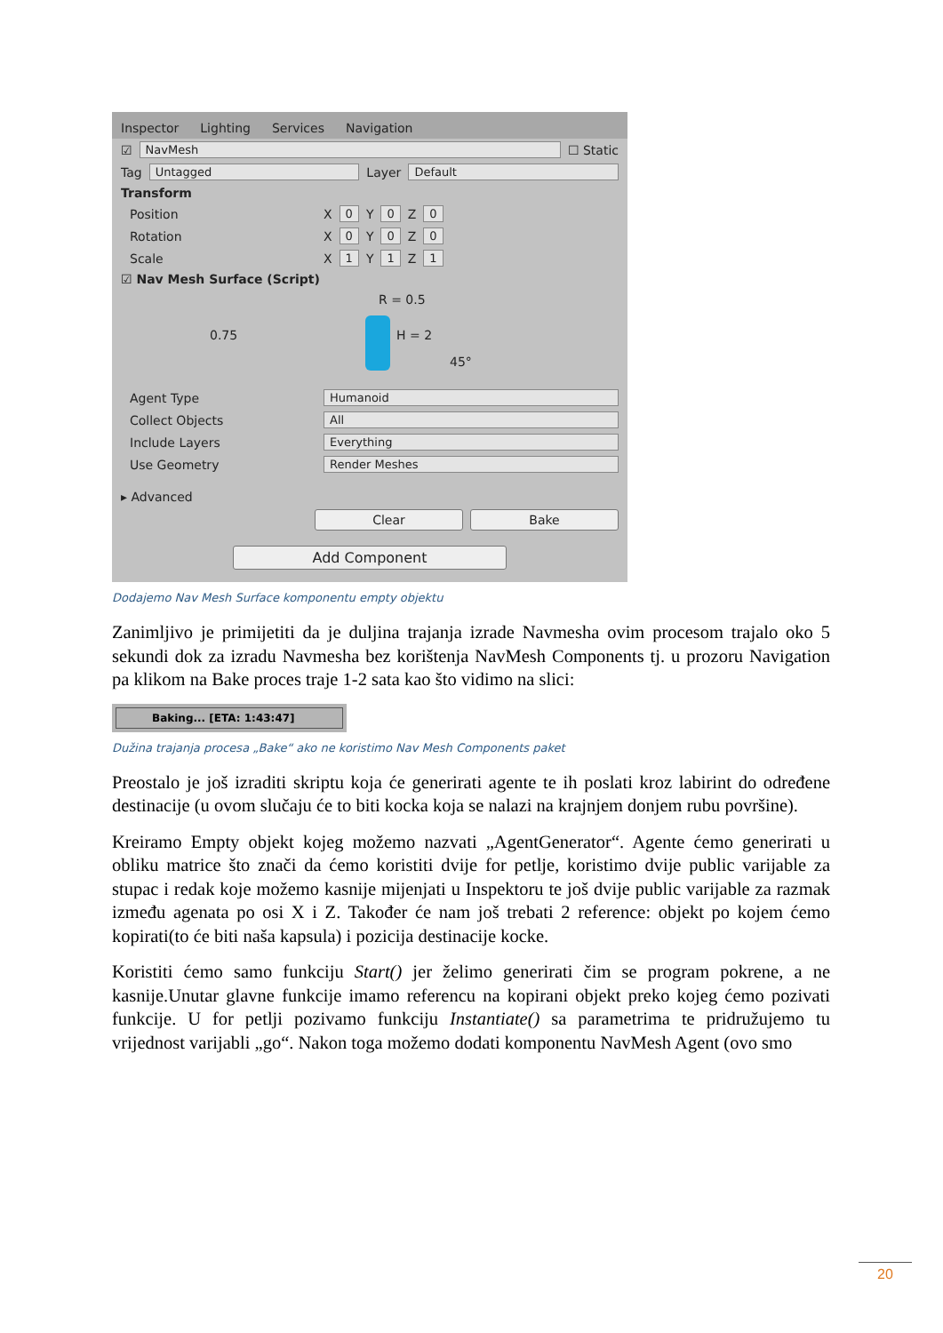Inspector Lighting Services Navigation
☑ NavMesh ☐ Static
Tag Untagged Layer Default
Transform
Position X 0 Y 0 Z 0
Rotation X 0 Y 0 Z 0
Scale X 1 Y 1 Z 1
☑ Nav Mesh Surface (Script)
R = 0.5
0.75 H = 2
45°
Agent Type Humanoid
Collect Objects All
Include Layers Everything
Use Geometry Render Meshes
▸ Advanced
Clear Bake
Add Component
Dodajemo Nav Mesh Surface komponentu empty objektu
Zanimljivo je primijetiti da je duljina trajanja izrade Navmesha ovim procesom trajalo oko 5 sekundi dok za izradu Navmesha bez korištenja NavMesh Components tj. u prozoru Navigation pa klikom na Bake proces traje 1-2 sata kao što vidimo na slici:
Baking... [ETA: 1:43:47]
Dužina trajanja procesa „Bake“ ako ne koristimo Nav Mesh Components paket
Preostalo je još izraditi skriptu koja će generirati agente te ih poslati kroz labirint do određene destinacije (u ovom slučaju će to biti kocka koja se nalazi na krajnjem donjem rubu površine).
Kreiramo Empty objekt kojeg možemo nazvati „AgentGenerator“. Agente ćemo generirati u obliku matrice što znači da ćemo koristiti dvije for petlje, koristimo dvije public varijable za stupac i redak koje možemo kasnije mijenjati u Inspektoru te još dvije public varijable za razmak između agenata po osi X i Z. Također će nam još trebati 2 reference: objekt po kojem ćemo kopirati(to će biti naša kapsula) i pozicija destinacije kocke.
Koristiti ćemo samo funkciju Start() jer želimo generirati čim se program pokrene, a ne kasnije.Unutar glavne funkcije imamo referencu na kopirani objekt preko kojeg ćemo pozivati funkcije. U for petlji pozivamo funkciju Instantiate() sa parametrima te pridružujemo tu vrijednost varijabli „go“. Nakon toga možemo dodati komponentu NavMesh Agent (ovo smo
20